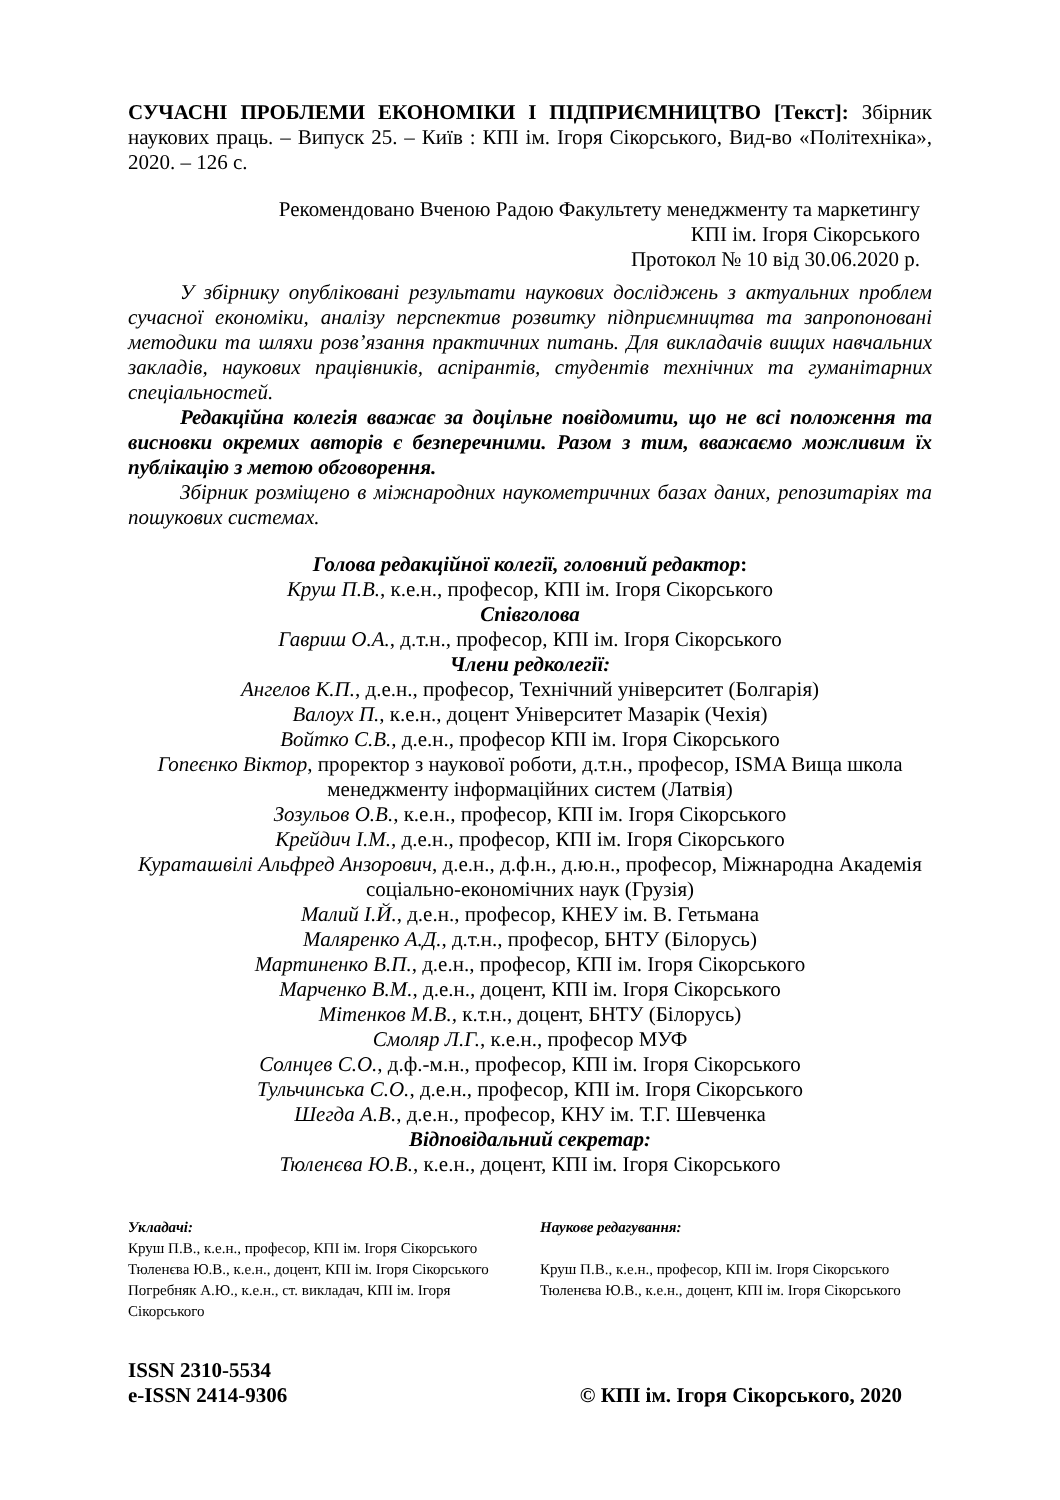СУЧАСНІ ПРОБЛЕМИ ЕКОНОМІКИ І ПІДПРИЄМНИЦТВО [Текст]: Збірник наукових праць. – Випуск 25. – Київ : КПІ ім. Ігоря Сікорського, Вид-во «Політехніка», 2020. – 126 с.
Рекомендовано Вченою Радою Факультету менеджменту та маркетингу
КПІ ім. Ігоря Сікорського
Протокол № 10 від 30.06.2020 р.
У збірнику опубліковані результати наукових досліджень з актуальних проблем сучасної економіки, аналізу перспектив розвитку підприємництва та запропоновані методики та шляхи розв’язання практичних питань. Для викладачів вищих навчальних закладів, наукових працівників, аспірантів, студентів технічних та гуманітарних спеціальностей.
Редакційна колегія вважає за доцільне повідомити, що не всі положення та висновки окремих авторів є безперечними. Разом з тим, вважаємо можливим їх публікацію з метою обговорення.
Збірник розміщено в міжнародних наукометричних базах даних, репозитаріях та пошукових системах.
Голова редакційної колегії, головний редактор:
Круш П.В., к.е.н., професор, КПІ ім. Ігоря Сікорського
Співголова
Гавриш О.А., д.т.н., професор, КПІ ім. Ігоря Сікорського
Члени редколегії:
Ангелов К.П., д.е.н., професор, Технічний університет (Болгарія)
Валоух П., к.е.н., доцент Університет Мазарік (Чехія)
Войтко С.В., д.е.н., професор КПІ ім. Ігоря Сікорського
Гопеєнко Віктор, проректор з наукової роботи, д.т.н., професор, ISMA Вища школа менеджменту інформаційних систем (Латвія)
Зозульов О.В., к.е.н., професор, КПІ ім. Ігоря Сікорського
Крейдич І.М., д.е.н., професор, КПІ ім. Ігоря Сікорського
Курaташвілі Альфред Анзорович, д.е.н., д.ф.н., д.ю.н., професор, Міжнародна Академія соціально-економічних наук (Грузія)
Малий І.Й., д.е.н., професор, КНЕУ ім. В. Гетьмана
Маляренко А.Д., д.т.н., професор, БНТУ (Білорусь)
Мартиненко В.П., д.е.н., професор, КПІ ім. Ігоря Сікорського
Марченко В.М., д.е.н., доцент, КПІ ім. Ігоря Сікорського
Мітенков М.В., к.т.н., доцент, БНТУ (Білорусь)
Смоляр Л.Г., к.е.н., професор МУФ
Солнцев С.О., д.ф.-м.н., професор, КПІ ім. Ігоря Сікорського
Тульчинська С.О., д.е.н., професор, КПІ ім. Ігоря Сікорського
Шегда А.В., д.е.н., професор, КНУ ім. Т.Г. Шевченка
Відповідальний секретар:
Тюленєва Ю.В., к.е.н., доцент, КПІ ім. Ігоря Сікорського
Укладачі:
Круш П.В., к.е.н., професор, КПІ ім. Ігоря Сікорського
Тюленєва Ю.В., к.е.н., доцент, КПІ ім. Ігоря Сікорського
Погребняк А.Ю., к.е.н., ст. викладач, КПІ ім. Ігоря Сікорського
Наукове редагування:
Круш П.В., к.е.н., професор, КПІ ім. Ігоря Сікорського
Тюленєва Ю.В., к.е.н., доцент, КПІ ім. Ігоря Сікорського
ISSN 2310-5534
e-ISSN 2414-9306
© КПІ ім. Ігоря Сікорського, 2020